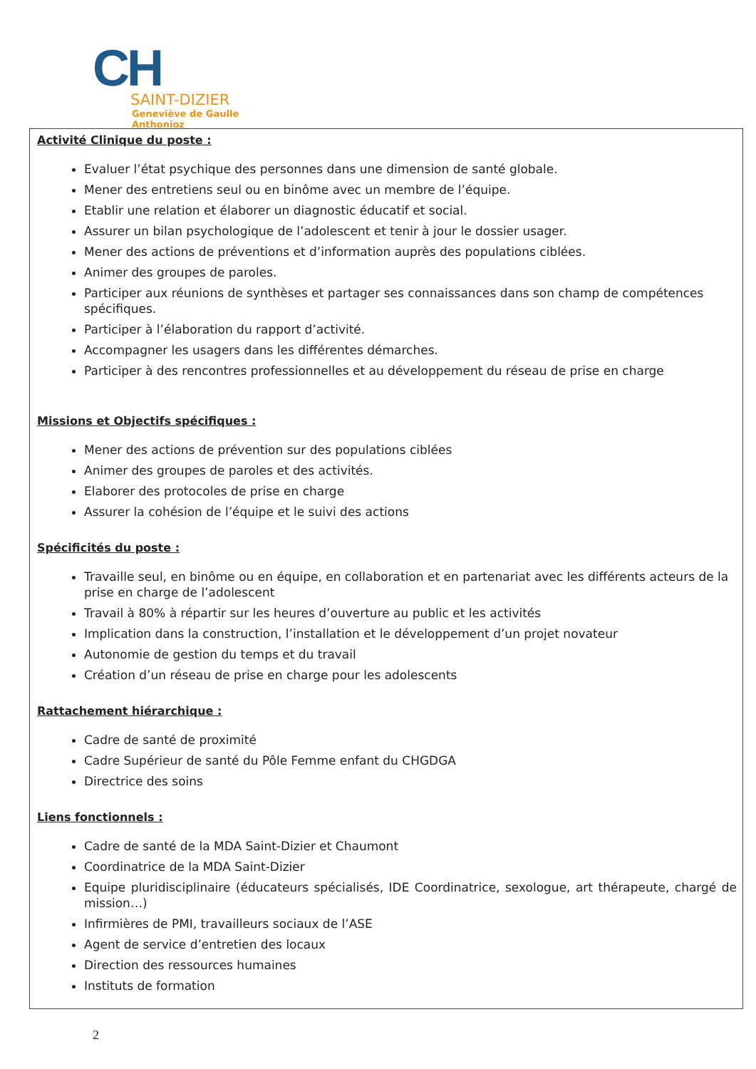CH
SAINT-DIZIER
Geneviève de Gaulle
Anthonioz
Activité Clinique du poste :
Evaluer l’état psychique des personnes dans une dimension de santé globale.
Mener des entretiens seul ou en binôme avec un membre de l’équipe.
Etablir une relation et élaborer un diagnostic éducatif et social.
Assurer un bilan psychologique de l’adolescent et tenir à jour le dossier usager.
Mener des actions de préventions et d’information auprès des populations ciblées.
Animer des groupes de paroles.
Participer aux réunions de synthèses et partager ses connaissances dans son champ de compétences spécifiques.
Participer à l’élaboration du rapport d’activité.
Accompagner les usagers dans les différentes démarches.
Participer à des rencontres professionnelles et au développement du réseau de prise en charge
Missions et Objectifs spécifiques :
Mener des actions de prévention sur des populations ciblées
Animer des groupes de paroles et des activités.
Elaborer des protocoles de prise en charge
Assurer la cohésion de l’équipe et le suivi des actions
Spécificités du poste :
Travaille seul, en binôme ou en équipe, en collaboration et en partenariat avec les différents acteurs de la prise en charge de l’adolescent
Travail à 80% à répartir sur les heures d’ouverture au public et les activités
Implication dans la construction, l’installation et le développement d’un projet novateur
Autonomie de gestion du temps et du travail
Création d’un réseau de prise en charge pour les adolescents
Rattachement hiérarchique :
Cadre de santé de proximité
Cadre Supérieur de santé du Pôle Femme enfant du CHGDGA
Directrice des soins
Liens fonctionnels :
Cadre de santé de la MDA Saint-Dizier et Chaumont
Coordinatrice de la MDA Saint-Dizier
Equipe pluridisciplinaire (éducateurs spécialisés, IDE Coordinatrice, sexologue, art thérapeute, chargé de mission…)
Infirmières de PMI, travailleurs sociaux de l’ASE
Agent de service d’entretien des locaux
Direction des ressources humaines
Instituts de formation
2